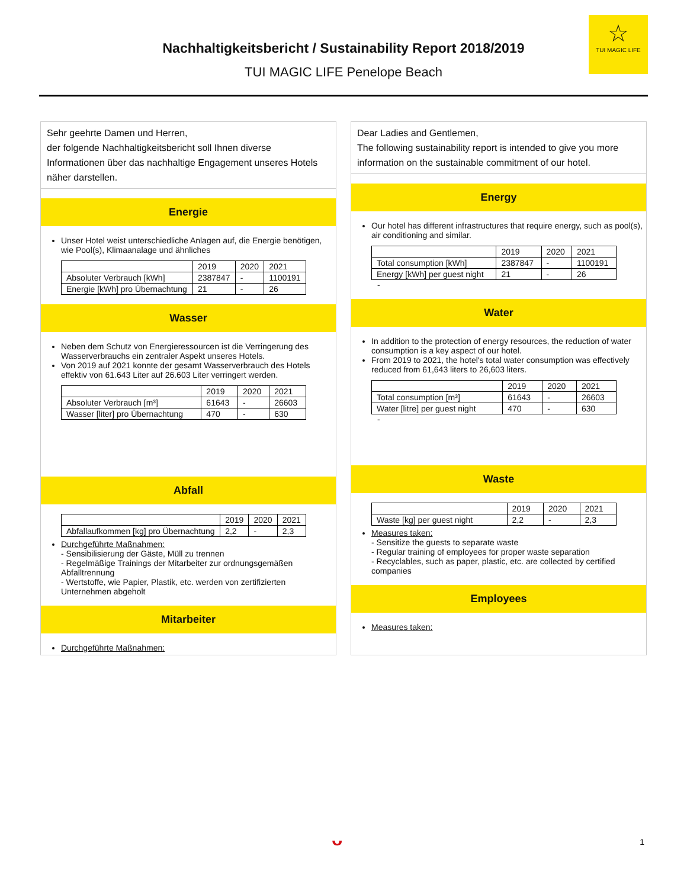Nachhaltigkeitsbericht / Sustainability Report 2018/2019
TUI MAGIC LIFE Penelope Beach
☆
TUI MAGIC LIFE
Sehr geehrte Damen und Herren,
der folgende Nachhaltigkeitsbericht soll Ihnen diverse Informationen über das nachhaltige Engagement unseres Hotels näher darstellen.
Energie
Unser Hotel weist unterschiedliche Anlagen auf, die Energie benötigen, wie Pool(s), Klimaanalage und ähnliches
| | 2019 | 2020 | 2021 |
| --- | --- | --- | --- |
| Absoluter Verbrauch [kWh] | 2387847 | - | 1100191 |
| Energie [kWh] pro Übernachtung | 21 | - | 26 |
Wasser
Neben dem Schutz von Energieressourcen ist die Verringerung des Wasserverbrauchs ein zentraler Aspekt unseres Hotels.
Von 2019 auf 2021 konnte der gesamt Wasserverbrauch des Hotels effektiv von 61.643 Liter auf 26.603 Liter verringert werden.
| | 2019 | 2020 | 2021 |
| --- | --- | --- | --- |
| Absoluter Verbrauch [m³] | 61643 | - | 26603 |
| Wasser [liter] pro Übernachtung | 470 | - | 630 |
Abfall
| | 2019 | 2020 | 2021 |
| --- | --- | --- | --- |
| Abfallaufkommen [kg] pro Übernachtung | 2,2 | - | 2,3 |
Durchgeführte Maßnahmen:
- Sensibilisierung der Gäste, Müll zu trennen
- Regelmäßige Trainings der Mitarbeiter zur ordnungsgemäßen Abfalltrennung
- Wertstoffe, wie Papier, Plastik, etc. werden von zertifizierten Unternehmen abgeholt
Mitarbeiter
Durchgeführte Maßnahmen:
Dear Ladies and Gentlemen,
The following sustainability report is intended to give you more information on the sustainable commitment of our hotel.
Energy
Our hotel has different infrastructures that require energy, such as pool(s), air conditioning and similar.
| | 2019 | 2020 | 2021 |
| --- | --- | --- | --- |
| Total consumption [kWh] | 2387847 | - | 1100191 |
| Energy [kWh] per guest night | 21 | - | 26 |
-
Water
In addition to the protection of energy resources, the reduction of water consumption is a key aspect of our hotel.
From 2019 to 2021, the hotel's total water consumption was effectively reduced from 61,643 liters to 26,603 liters.
| | 2019 | 2020 | 2021 |
| --- | --- | --- | --- |
| Total consumption [m³] | 61643 | - | 26603 |
| Water [litre] per guest night | 470 | - | 630 |
-
Waste
| | 2019 | 2020 | 2021 |
| --- | --- | --- | --- |
| Waste [kg] per guest night | 2,2 | - | 2,3 |
Measures taken:
- Sensitize the guests to separate waste
- Regular training of employees for proper waste separation
- Recyclables, such as paper, plastic, etc. are collected by certified companies
Employees
Measures taken:
ᴗ 1